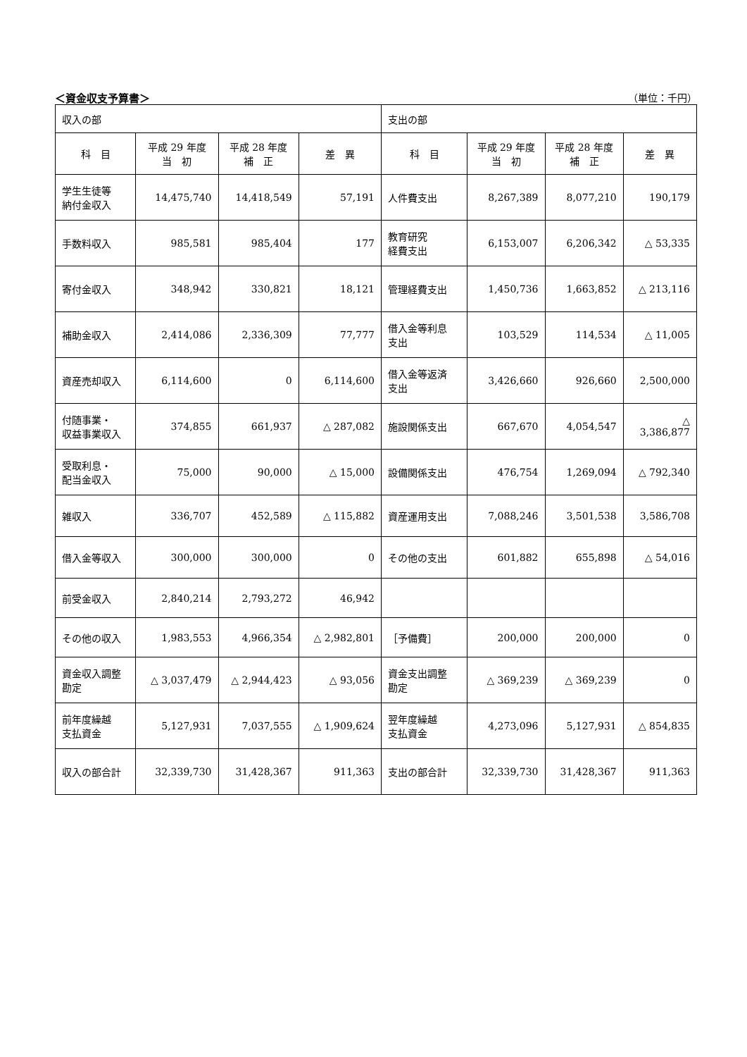＜資金収支予算書＞ （単位：千円）
| 収入の部 | | | | 支出の部 | | | |
| 科 目 | 平成 29 年度 当 初 | 平成 28 年度 補 正 | 差 異 | 科 目 | 平成 29 年度 当 初 | 平成 28 年度 補 正 | 差 異 |
| 学生生徒等 納付金収入 | 14,475,740 | 14,418,549 | 57,191 | 人件費支出 | 8,267,389 | 8,077,210 | 190,179 |
| 手数料収入 | 985,581 | 985,404 | 177 | 教育研究 経費支出 | 6,153,007 | 6,206,342 | △ 53,335 |
| 寄付金収入 | 348,942 | 330,821 | 18,121 | 管理経費支出 | 1,450,736 | 1,663,852 | △ 213,116 |
| 補助金収入 | 2,414,086 | 2,336,309 | 77,777 | 借入金等利息 支出 | 103,529 | 114,534 | △ 11,005 |
| 資産売却収入 | 6,114,600 | 0 | 6,114,600 | 借入金等返済 支出 | 3,426,660 | 926,660 | 2,500,000 |
| 付随事業・ 収益事業収入 | 374,855 | 661,937 | △ 287,082 | 施設関係支出 | 667,670 | 4,054,547 | △ 3,386,877 |
| 受取利息・ 配当金収入 | 75,000 | 90,000 | △ 15,000 | 設備関係支出 | 476,754 | 1,269,094 | △ 792,340 |
| 雑収入 | 336,707 | 452,589 | △ 115,882 | 資産運用支出 | 7,088,246 | 3,501,538 | 3,586,708 |
| 借入金等収入 | 300,000 | 300,000 | 0 | その他の支出 | 601,882 | 655,898 | △ 54,016 |
| 前受金収入 | 2,840,214 | 2,793,272 | 46,942 | | | | |
| その他の収入 | 1,983,553 | 4,966,354 | △ 2,982,801 | ［予備費］ | 200,000 | 200,000 | 0 |
| 資金収入調整 勘定 | △ 3,037,479 | △ 2,944,423 | △ 93,056 | 資金支出調整 勘定 | △ 369,239 | △ 369,239 | 0 |
| 前年度繰越 支払資金 | 5,127,931 | 7,037,555 | △ 1,909,624 | 翌年度繰越 支払資金 | 4,273,096 | 5,127,931 | △ 854,835 |
| 収入の部合計 | 32,339,730 | 31,428,367 | 911,363 | 支出の部合計 | 32,339,730 | 31,428,367 | 911,363 |